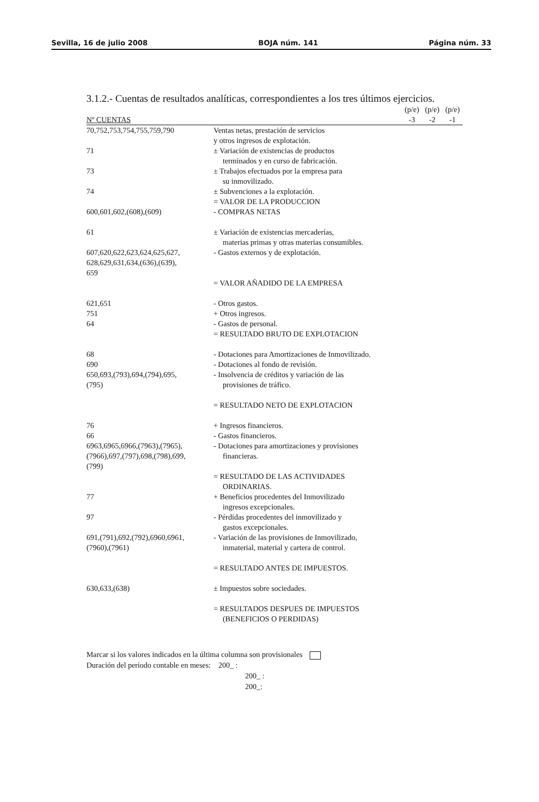Sevilla, 16 de julio 2008 BOJA núm. 141 Página núm. 33
3.1.2.- Cuentas de resultados analíticas, correspondientes a los tres últimos ejercicios.
| | | (p/e) | (p/e) | (p/e) |
| --- | --- | --- | --- | --- |
| Nº CUENTAS | | -3 | -2 | -1 |
| 70,752,753,754,755,759,790 | Ventas netas, prestación de servicios y otros ingresos de explotación. | | | |
| 71 | ± Variación de existencias de productos terminados y en curso de fabricación. | | | |
| 73 | ± Trabajos efectuados por la empresa para su inmovilizado. | | | |
| 74 | ± Subvenciones a la explotación. | | | |
| | = VALOR DE LA PRODUCCION | | | |
| 600,601,602,(608),(609) | - COMPRAS NETAS | | | |
| 61 | ± Variación de existencias mercaderías, materias primas y otras materias consumibles. | | | |
| 607,620,622,623,624,625,627, 628,629,631,634,(636),(639), 659 | - Gastos externos y de explotación. | | | |
| | = VALOR AÑADIDO DE LA EMPRESA | | | |
| 621,651 | - Otros gastos. | | | |
| 751 | + Otros ingresos. | | | |
| 64 | - Gastos de personal. | | | |
| | = RESULTADO BRUTO DE EXPLOTACION | | | |
| 68 | - Dotaciones para Amortizaciones de Inmovilizado. | | | |
| 690 | - Dotaciones al fondo de revisión. | | | |
| 650,693,(793),694,(794),695, (795) | - Insolvencia de créditos y variación de las provisiones de tráfico. | | | |
| | = RESULTADO NETO DE EXPLOTACION | | | |
| 76 | + Ingresos financieros. | | | |
| 66 | - Gastos financieros. | | | |
| 6963,6965,6966,(7963),(7965), (7966),697,(797),698,(798),699, (799) | - Dotaciones para amortizaciones y provisiones financieras. | | | |
| | = RESULTADO DE LAS ACTIVIDADES ORDINARIAS. | | | |
| 77 | + Beneficios procedentes del Inmovilizado ingresos excepcionales. | | | |
| 97 | - Pérdidas procedentes del inmovilizado y gastos excepcionales. | | | |
| 691,(791),692,(792),6960,6961, (7960),(7961) | - Variación de las provisiones de Inmovilizado, inmaterial, material y cartera de control. | | | |
| | = RESULTADO ANTES DE IMPUESTOS. | | | |
| 630,633,(638) | ± Impuestos sobre sociedades. | | | |
| | = RESULTADOS DESPUES DE IMPUESTOS (BENEFICIOS O PERDIDAS) | | | |
Marcar si los valores indicados en la última columna son provisionales
Duración del periodo contable en meses: 200_ :
200_ :
200_: